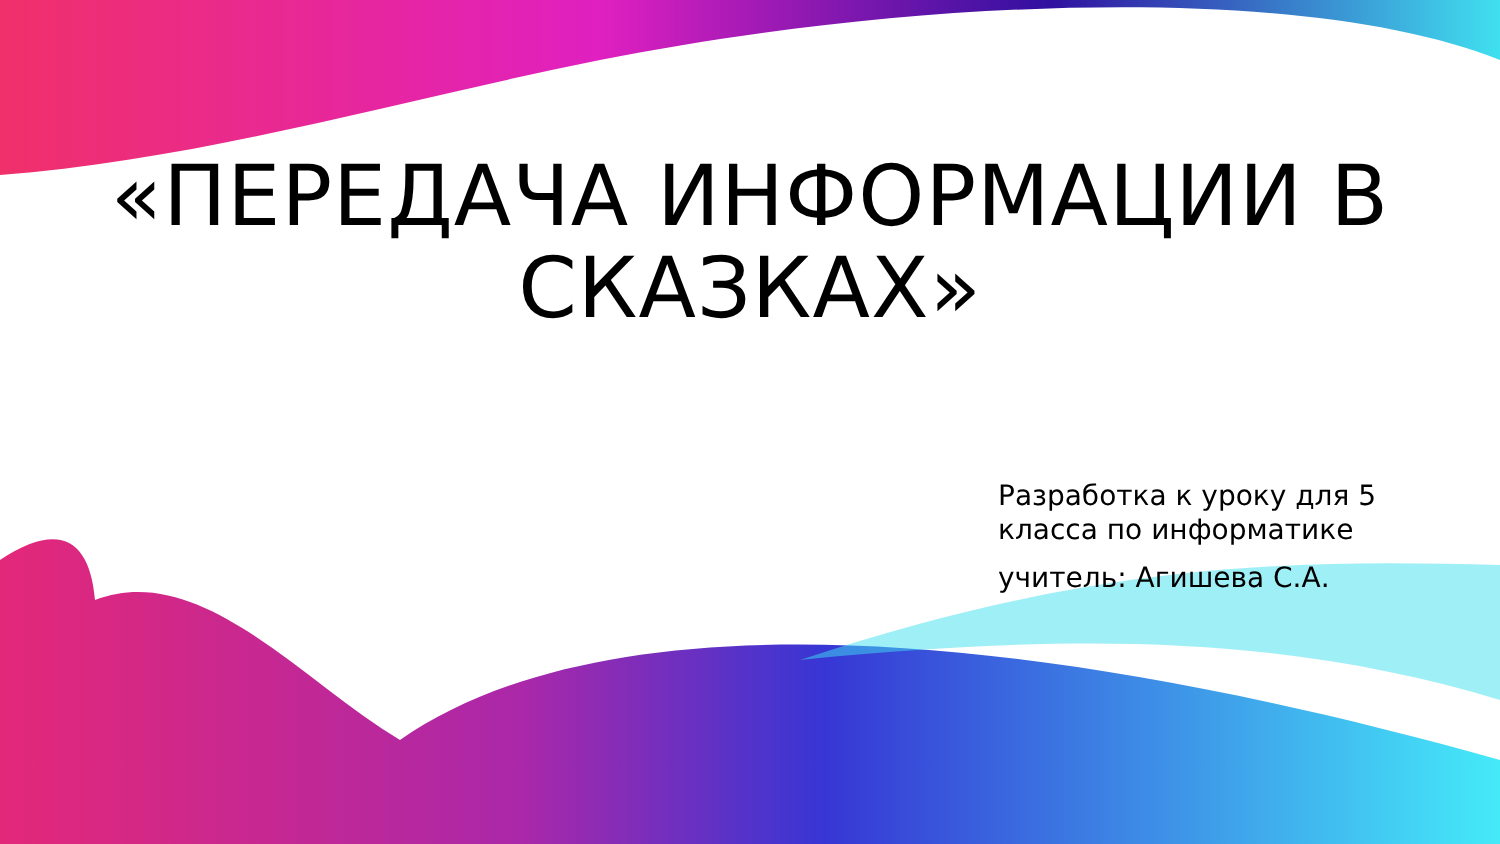«ПЕРЕДАЧА ИНФОРМАЦИИ В
СКАЗКАХ»
Разработка к уроку для 5
класса по информатике
учитель: Агишева С.А.